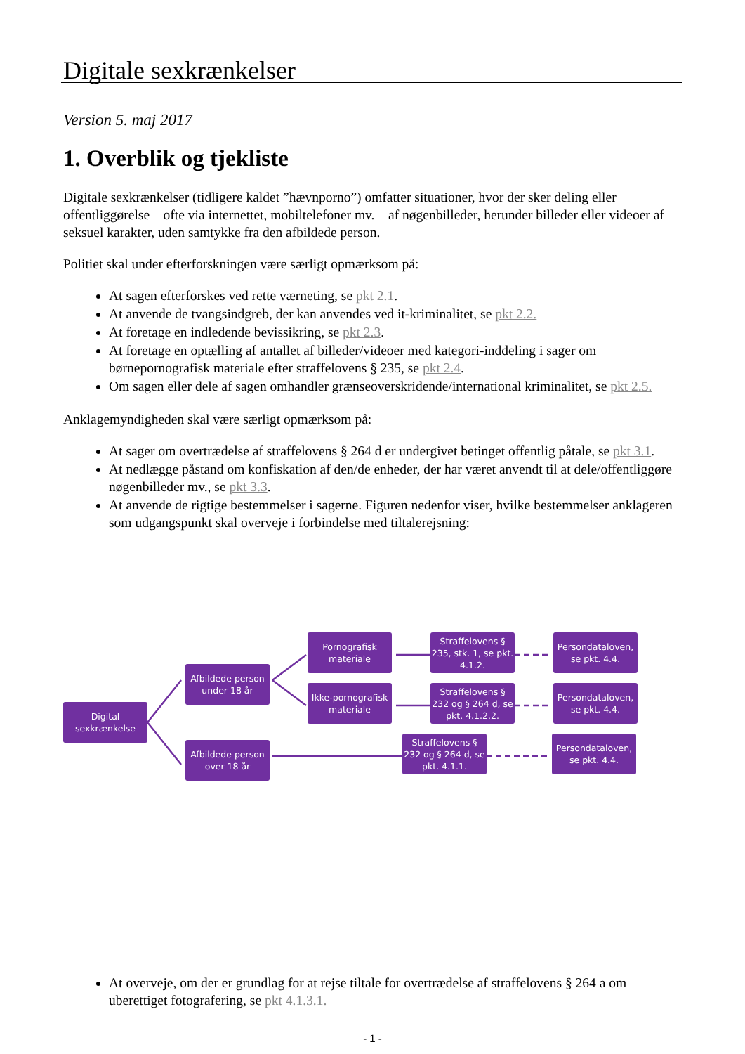Digitale sexkrænkelser
Version 5. maj 2017
1. Overblik og tjekliste
Digitale sexkrænkelser (tidligere kaldet ”hævnporno”) omfatter situationer, hvor der sker deling eller offentliggørelse – ofte via internettet, mobiltelefoner mv. – af nøgenbilleder, herunder billeder eller videoer af seksuel karakter, uden samtykke fra den afbildede person.
Politiet skal under efterforskningen være særligt opmærksom på:
At sagen efterforskes ved rette værneting, se pkt 2.1.
At anvende de tvangsindgreb, der kan anvendes ved it-kriminalitet, se pkt 2.2.
At foretage en indledende bevissikring, se pkt 2.3.
At foretage en optælling af antallet af billeder/videoer med kategori-inddeling i sager om børnepornografisk materiale efter straffelovens § 235, se pkt 2.4.
Om sagen eller dele af sagen omhandler grænseoverskridende/international kriminalitet, se pkt 2.5.
Anklagemyndigheden skal være særligt opmærksom på:
At sager om overtrædelse af straffelovens § 264 d er undergivet betinget offentlig påtale, se pkt 3.1.
At nedlægge påstand om konfiskation af den/de enheder, der har været anvendt til at dele/offentliggøre nøgenbilleder mv., se pkt 3.3.
At anvende de rigtige bestemmelser i sagerne. Figuren nedenfor viser, hvilke bestemmelser anklageren som udgangspunkt skal overveje i forbindelse med tiltalerejsning:
Digital sexkrænkelse
Afbildede person under 18 år
Afbildede person over 18 år
Pornografisk materiale
Ikke-pornografisk materiale
Straffelovens § 235, stk. 1, se pkt. 4.1.2.
Straffelovens § 232 og § 264 d, se pkt. 4.1.2.2.
Straffelovens § 232 og § 264 d, se pkt. 4.1.1.
Persondataloven, se pkt. 4.4.
Persondataloven, se pkt. 4.4.
Persondataloven, se pkt. 4.4.
At overveje, om der er grundlag for at rejse tiltale for overtrædelse af straffelovens § 264 a om uberettiget fotografering, se pkt 4.1.3.1.
- 1 -